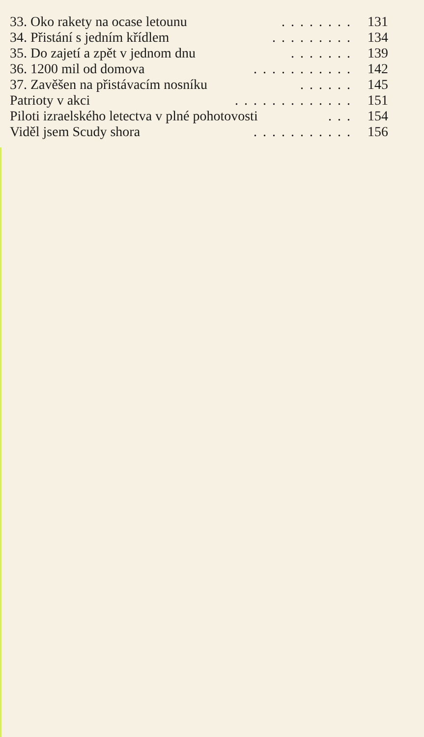33. Oko rakety na ocase letounu........ 131
34. Přistání s jedním křídlem......... 134
35. Do zajetí a zpět v jednom dnu....... 139
36. 1200 mil od domova........... 142
37. Zavěšen na přistávacím nosníku...... 145
Patrioty v akci............. 151
Piloti izraelského letectva v plné pohotovosti... 154
Viděl jsem Scudy shora........... 156